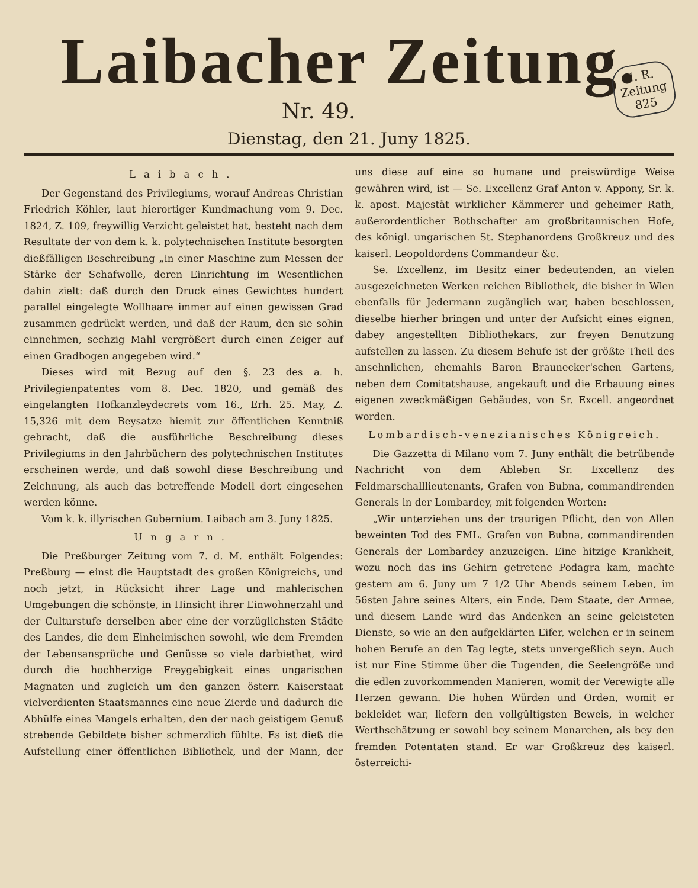Laibacher Zeitung.
I. R.
Zeitung
825
Nr. 49.
Dienstag, den 21. Juny 1825.
Laibach.
Der Gegenstand des Privilegiums, worauf Andreas Christian Friedrich Köhler, laut hierortiger Kundmachung vom 9. Dec. 1824, Z. 109, freywillig Verzicht geleistet hat, besteht nach dem Resultate der von dem k. k. polytechnischen Institute besorgten dießfälligen Beschreibung „in einer Maschine zum Messen der Stärke der Schafwolle, deren Einrichtung im Wesentlichen dahin zielt: daß durch den Druck eines Gewichtes hundert parallel eingelegte Wollhaare immer auf einen gewissen Grad zusammen gedrückt werden, und daß der Raum, den sie sohin einnehmen, sechzig Mahl vergrößert durch einen Zeiger auf einen Gradbogen angegeben wird.“
Dieses wird mit Bezug auf den §. 23 des a. h. Privilegienpatentes vom 8. Dec. 1820, und gemäß des eingelangten Hofkanzleydecrets vom 16., Erh. 25. May, Z. 15,326 mit dem Beysatze hiemit zur öffentlichen Kenntniß gebracht, daß die ausführliche Beschreibung dieses Privilegiums in den Jahrbüchern des polytechnischen Institutes erscheinen werde, und daß sowohl diese Beschreibung und Zeichnung, als auch das betreffende Modell dort eingesehen werden könne.
Vom k. k. illyrischen Gubernium. Laibach am 3. Juny 1825.
Ungarn.
Die Preßburger Zeitung vom 7. d. M. enthält Folgendes: Preßburg — einst die Hauptstadt des großen Königreichs, und noch jetzt, in Rücksicht ihrer Lage und mahlerischen Umgebungen die schönste, in Hinsicht ihrer Einwohnerzahl und der Culturstufe derselben aber eine der vorzüglichsten Städte des Landes, die dem Einheimischen sowohl, wie dem Fremden der Lebensansprüche und Genüsse so viele darbiethet, wird durch die hochherzige Freygebigkeit eines ungarischen Magnaten und zugleich um den ganzen österr. Kaiserstaat vielverdienten Staatsmannes eine neue Zierde und dadurch die Abhülfe eines Mangels erhalten, den der nach geistigem Genuß strebende Gebildete bisher schmerzlich fühlte. Es ist dieß die Aufstellung einer öffentlichen Bibliothek, und der Mann, der uns diese auf eine so humane und preiswürdige Weise gewähren wird, ist — Se. Excellenz Graf Anton v. Appony, Sr. k. k. apost. Majestät wirklicher Kämmerer und geheimer Rath, außerordentlicher Bothschafter am großbritannischen Hofe, des königl. ungarischen St. Stephanordens Großkreuz und des kaiserl. Leopoldordens Commandeur &c.
Se. Excellenz, im Besitz einer bedeutenden, an vielen ausgezeichneten Werken reichen Bibliothek, die bisher in Wien ebenfalls für Jedermann zugänglich war, haben beschlossen, dieselbe hierher bringen und unter der Aufsicht eines eignen, dabey angestellten Bibliothekars, zur freyen Benutzung aufstellen zu lassen. Zu diesem Behufe ist der größte Theil des ansehnlichen, ehemahls Baron Braunecker'schen Gartens, neben dem Comitatshause, angekauft und die Erbauung eines eigenen zweckmäßigen Gebäudes, von Sr. Excell. angeordnet worden.
Lombardisch-venezianisches Königreich.
Die Gazzetta di Milano vom 7. Juny enthält die betrübende Nachricht von dem Ableben Sr. Excellenz des Feldmarschalllieutenants, Grafen von Bubna, commandirenden Generals in der Lombardey, mit folgenden Worten:
„Wir unterziehen uns der traurigen Pflicht, den von Allen beweinten Tod des FML. Grafen von Bubna, commandirenden Generals der Lombardey anzuzeigen. Eine hitzige Krankheit, wozu noch das ins Gehirn getretene Podagra kam, machte gestern am 6. Juny um 7 1/2 Uhr Abends seinem Leben, im 56sten Jahre seines Alters, ein Ende. Dem Staate, der Armee, und diesem Lande wird das Andenken an seine geleisteten Dienste, so wie an den aufgeklärten Eifer, welchen er in seinem hohen Berufe an den Tag legte, stets unvergeßlich seyn. Auch ist nur Eine Stimme über die Tugenden, die Seelengröße und die edlen zuvorkommenden Manieren, womit der Verewigte alle Herzen gewann. Die hohen Würden und Orden, womit er bekleidet war, liefern den vollgültigsten Beweis, in welcher Werthschätzung er sowohl bey seinem Monarchen, als bey den fremden Potentaten stand. Er war Großkreuz des kaiserl. österreichi-